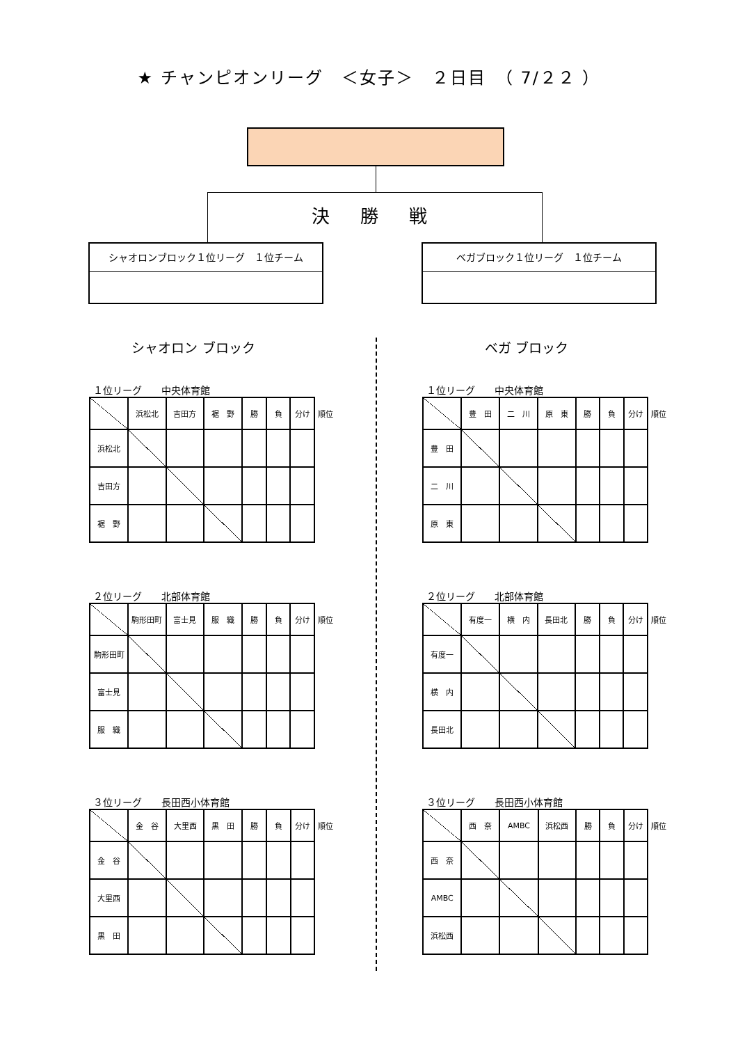★ チャンピオンリーグ　＜女子＞　２日目　（ 7/２２ ）
決 勝 戦
シャオロンブロック１位リーグ　１位チーム ベガブロック１位リーグ　１位チーム
シャオロン ブロック
１位リーグ　　中央体育館
| | 浜松北 | 吉田方 | 裾 野 | 勝 | 負 | 分け | 順位 |
| 浜松北 | | | | | | | |
| 吉田方 | | | | | | | |
| 裾 野 | | | | | | | |
２位リーグ　　北部体育館
| | 駒形田町 | 富士見 | 服 織 | 勝 | 負 | 分け | 順位 |
| 駒形田町 | | | | | | | |
| 富士見 | | | | | | | |
| 服 織 | | | | | | | |
３位リーグ　　長田西小体育館
| | 金 谷 | 大里西 | 黒 田 | 勝 | 負 | 分け | 順位 |
| 金 谷 | | | | | | | |
| 大里西 | | | | | | | |
| 黒 田 | | | | | | | |
ベガ ブロック
１位リーグ　　中央体育館
| | 豊 田 | 二 川 | 原 東 | 勝 | 負 | 分け | 順位 |
| 豊 田 | | | | | | | |
| 二 川 | | | | | | | |
| 原 東 | | | | | | | |
２位リーグ　　北部体育館
| | 有度一 | 横 内 | 長田北 | 勝 | 負 | 分け | 順位 |
| 有度一 | | | | | | | |
| 横 内 | | | | | | | |
| 長田北 | | | | | | | |
３位リーグ　　長田西小体育館
| | 西 奈 | AMBC | 浜松西 | 勝 | 負 | 分け | 順位 |
| 西 奈 | | | | | | | |
| AMBC | | | | | | | |
| 浜松西 | | | | | | | |